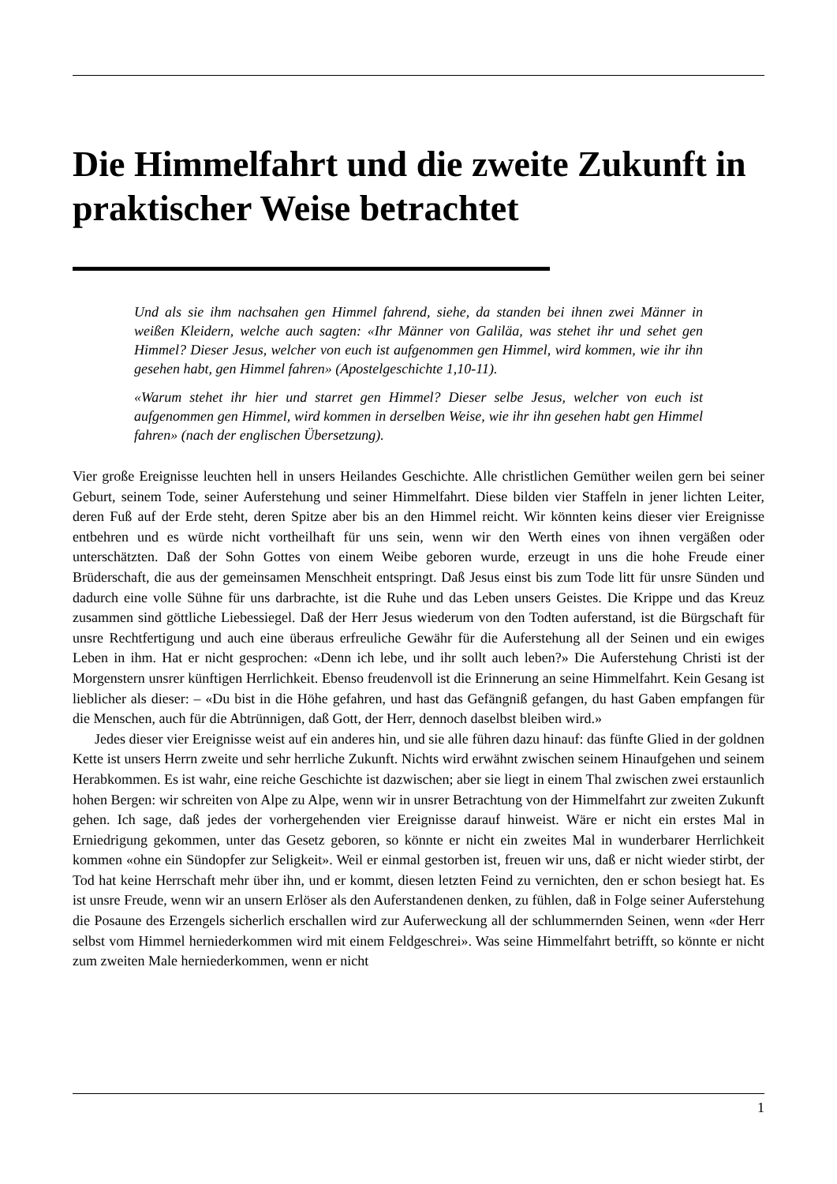Die Himmelfahrt und die zweite Zukunft in praktischer Weise betrachtet
Und als sie ihm nachsahen gen Himmel fahrend, siehe, da standen bei ihnen zwei Männer in weißen Kleidern, welche auch sagten: «Ihr Männer von Galiläa, was stehet ihr und sehet gen Himmel? Dieser Jesus, welcher von euch ist aufgenommen gen Himmel, wird kommen, wie ihr ihn gesehen habt, gen Himmel fahren» (Apostelgeschichte 1,10-11).
«Warum stehet ihr hier und starret gen Himmel? Dieser selbe Jesus, welcher von euch ist aufgenommen gen Himmel, wird kommen in derselben Weise, wie ihr ihn gesehen habt gen Himmel fahren» (nach der englischen Übersetzung).
Vier große Ereignisse leuchten hell in unsers Heilandes Geschichte. Alle christlichen Gemüther weilen gern bei seiner Geburt, seinem Tode, seiner Auferstehung und seiner Himmelfahrt. Diese bilden vier Staffeln in jener lichten Leiter, deren Fuß auf der Erde steht, deren Spitze aber bis an den Himmel reicht. Wir könnten keins dieser vier Ereignisse entbehren und es würde nicht vortheilhaft für uns sein, wenn wir den Werth eines von ihnen vergäßen oder unterschätzten. Daß der Sohn Gottes von einem Weibe geboren wurde, erzeugt in uns die hohe Freude einer Brüderschaft, die aus der gemeinsamen Menschheit entspringt. Daß Jesus einst bis zum Tode litt für unsre Sünden und dadurch eine volle Sühne für uns darbrachte, ist die Ruhe und das Leben unsers Geistes. Die Krippe und das Kreuz zusammen sind göttliche Liebessiegel. Daß der Herr Jesus wiederum von den Todten auferstand, ist die Bürgschaft für unsre Rechtfertigung und auch eine überaus erfreuliche Gewähr für die Auferstehung all der Seinen und ein ewiges Leben in ihm. Hat er nicht gesprochen: «Denn ich lebe, und ihr sollt auch leben?» Die Auferstehung Christi ist der Morgenstern unsrer künftigen Herrlichkeit. Ebenso freudenvoll ist die Erinnerung an seine Himmelfahrt. Kein Gesang ist lieblicher als dieser: – «Du bist in die Höhe gefahren, und hast das Gefängniß gefangen, du hast Gaben empfangen für die Menschen, auch für die Abtrünnigen, daß Gott, der Herr, dennoch daselbst bleiben wird.»
Jedes dieser vier Ereignisse weist auf ein anderes hin, und sie alle führen dazu hinauf: das fünfte Glied in der goldnen Kette ist unsers Herrn zweite und sehr herrliche Zukunft. Nichts wird erwähnt zwischen seinem Hinaufgehen und seinem Herabkommen. Es ist wahr, eine reiche Geschichte ist dazwischen; aber sie liegt in einem Thal zwischen zwei erstaunlich hohen Bergen: wir schreiten von Alpe zu Alpe, wenn wir in unsrer Betrachtung von der Himmelfahrt zur zweiten Zukunft gehen. Ich sage, daß jedes der vorhergehenden vier Ereignisse darauf hinweist. Wäre er nicht ein erstes Mal in Erniedrigung gekommen, unter das Gesetz geboren, so könnte er nicht ein zweites Mal in wunderbarer Herrlichkeit kommen «ohne ein Sündopfer zur Seligkeit». Weil er einmal gestorben ist, freuen wir uns, daß er nicht wieder stirbt, der Tod hat keine Herrschaft mehr über ihn, und er kommt, diesen letzten Feind zu vernichten, den er schon besiegt hat. Es ist unsre Freude, wenn wir an unsern Erlöser als den Auferstandenen denken, zu fühlen, daß in Folge seiner Auferstehung die Posaune des Erzengels sicherlich erschallen wird zur Auferweckung all der schlummernden Seinen, wenn «der Herr selbst vom Himmel herniederkommen wird mit einem Feldgeschrei». Was seine Himmelfahrt betrifft, so könnte er nicht zum zweiten Male herniederkommen, wenn er nicht
1